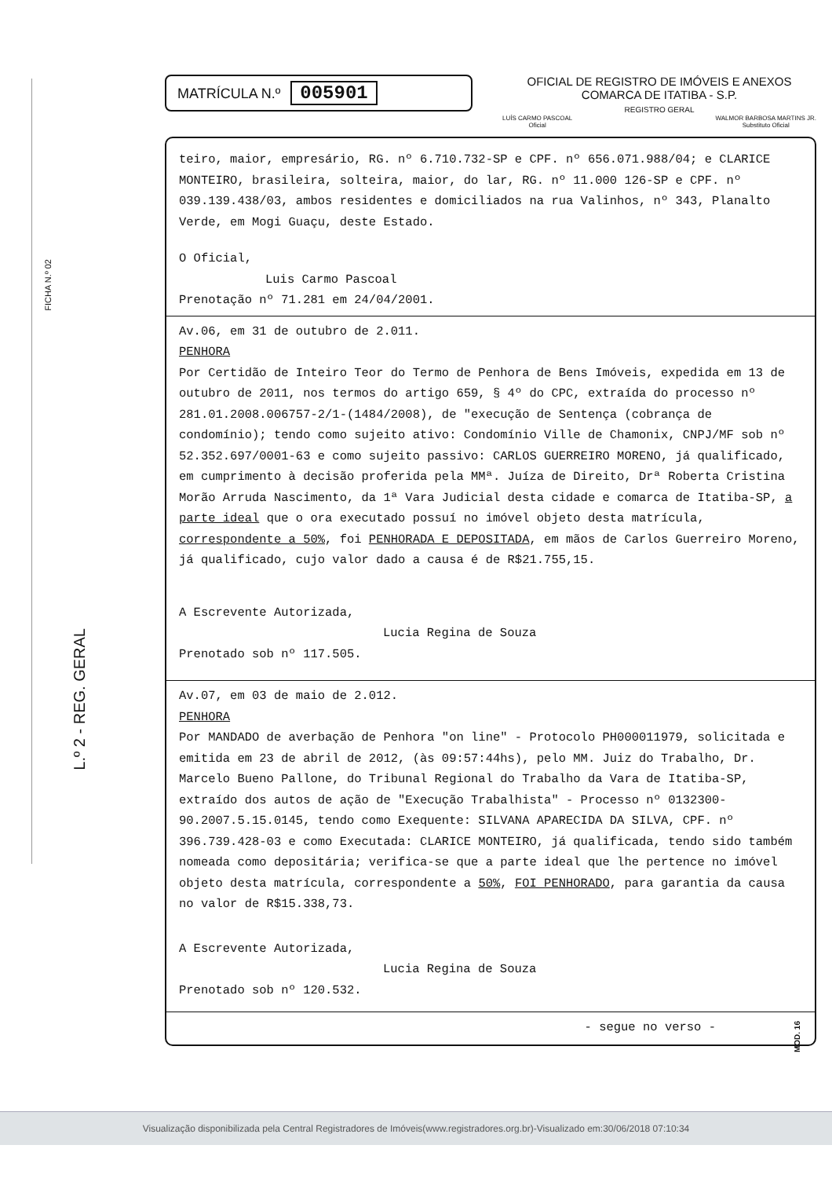FICHA N.º 02
L.º 2 - REG. GERAL
MATRÍCULA N.º 005901
OFICIAL DE REGISTRO DE IMÓVEIS E ANEXOS
COMARCA DE ITATIBA - S.P.
REGISTRO GERAL
LUÍS CARMO PASCOAL
Oficial WALMOR BARBOSA MARTINS JR.
Substituto Oficial
teiro, maior, empresário, RG. nº 6.710.732-SP e CPF. nº 656.071.988/04; e CLARICE MONTEIRO, brasileira, solteira, maior, do lar, RG. nº 11.000 126-SP e CPF. nº 039.139.438/03, ambos residentes e domiciliados na rua Valinhos, nº 343, Planalto Verde, em Mogi Guaçu, deste Estado.
O Oficial,
Luis Carmo Pascoal
Prenotação nº 71.281 em 24/04/2001.
Av.06, em 31 de outubro de 2.011.
PENHORA
Por Certidão de Inteiro Teor do Termo de Penhora de Bens Imóveis, expedida em 13 de outubro de 2011, nos termos do artigo 659, § 4º do CPC, extraída do processo nº 281.01.2008.006757-2/1-(1484/2008), de "execução de Sentença (cobrança de condomínio); tendo como sujeito ativo: Condomínio Ville de Chamonix, CNPJ/MF sob nº 52.352.697/0001-63 e como sujeito passivo: CARLOS GUERREIRO MORENO, já qualificado, em cumprimento à decisão proferida pela MMª. Juíza de Direito, Drª Roberta Cristina Morão Arruda Nascimento, da 1ª Vara Judicial desta cidade e comarca de Itatiba-SP, a parte ideal que o ora executado possuí no imóvel objeto desta matrícula, correspondente a 50%, foi PENHORADA E DEPOSITADA, em mãos de Carlos Guerreiro Moreno, já qualificado, cujo valor dado a causa é de R$21.755,15.
A Escrevente Autorizada,
Lucia Regina de Souza
Prenotado sob nº 117.505.
Av.07, em 03 de maio de 2.012.
PENHORA
Por MANDADO de averbação de Penhora "on line" - Protocolo PH000011979, solicitada e emitida em 23 de abril de 2012, (às 09:57:44hs), pelo MM. Juiz do Trabalho, Dr. Marcelo Bueno Pallone, do Tribunal Regional do Trabalho da Vara de Itatiba-SP, extraído dos autos de ação de "Execução Trabalhista" - Processo nº 0132300-90.2007.5.15.0145, tendo como Exequente: SILVANA APARECIDA DA SILVA, CPF. nº 396.739.428-03 e como Executada: CLARICE MONTEIRO, já qualificada, tendo sido também nomeada como depositária; verifica-se que a parte ideal que lhe pertence no imóvel objeto desta matrícula, correspondente a 50%, FOI PENHORADO, para garantia da causa no valor de R$15.338,73.
A Escrevente Autorizada,
Lucia Regina de Souza
Prenotado sob nº 120.532.
- segue no verso -
MOD. 16
Visualização disponibilizada pela Central Registradores de Imóveis(www.registradores.org.br)-Visualizado em:30/06/2018 07:10:34